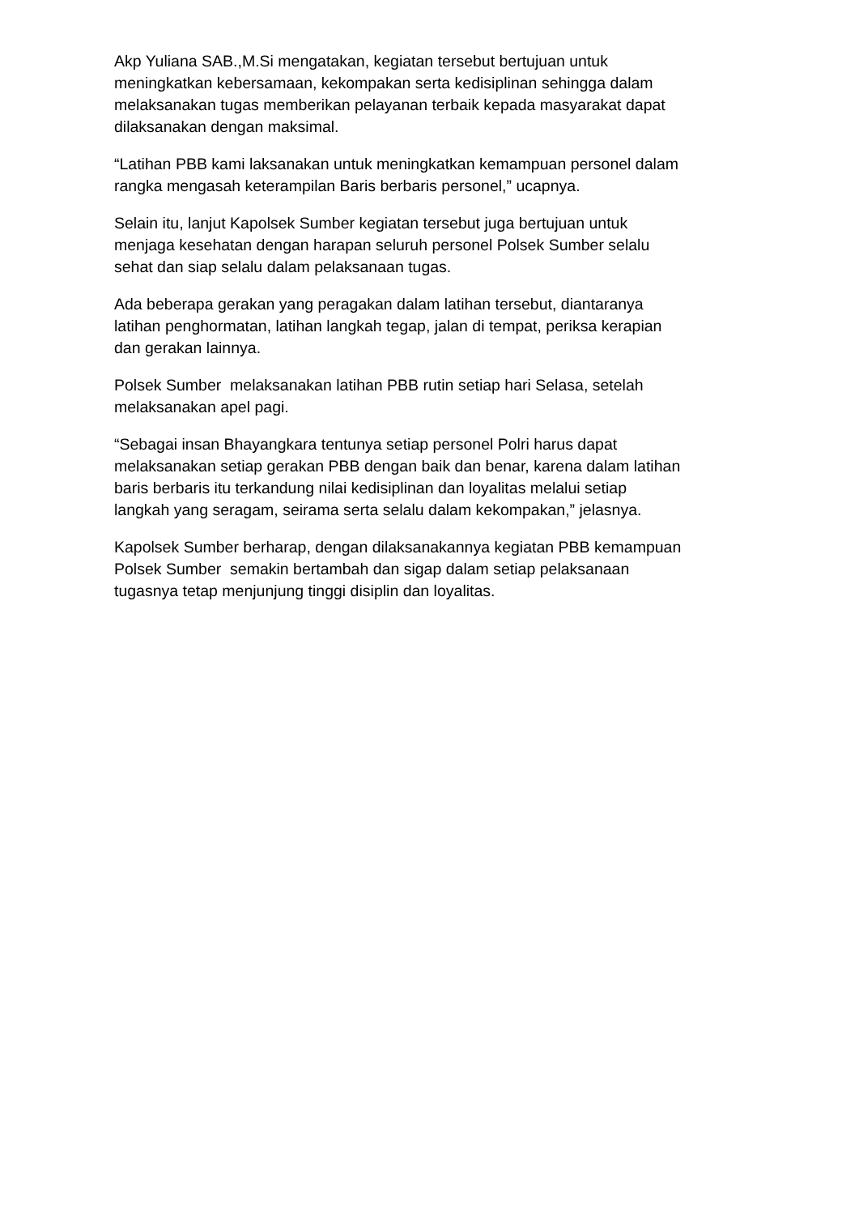Akp Yuliana SAB.,M.Si mengatakan, kegiatan tersebut bertujuan untuk
meningkatkan kebersamaan, kekompakan serta kedisiplinan sehingga dalam
melaksanakan tugas memberikan pelayanan terbaik kepada masyarakat dapat
dilaksanakan dengan maksimal.
“Latihan PBB kami laksanakan untuk meningkatkan kemampuan personel dalam
rangka mengasah keterampilan Baris berbaris personel,” ucapnya.
Selain itu, lanjut Kapolsek Sumber kegiatan tersebut juga bertujuan untuk
menjaga kesehatan dengan harapan seluruh personel Polsek Sumber selalu
sehat dan siap selalu dalam pelaksanaan tugas.
Ada beberapa gerakan yang peragakan dalam latihan tersebut, diantaranya
latihan penghormatan, latihan langkah tegap, jalan di tempat, periksa kerapian
dan gerakan lainnya.
Polsek Sumber melaksanakan latihan PBB rutin setiap hari Selasa, setelah
melaksanakan apel pagi.
“Sebagai insan Bhayangkara tentunya setiap personel Polri harus dapat
melaksanakan setiap gerakan PBB dengan baik dan benar, karena dalam latihan
baris berbaris itu terkandung nilai kedisiplinan dan loyalitas melalui setiap
langkah yang seragam, seirama serta selalu dalam kekompakan,” jelasnya.
Kapolsek Sumber berharap, dengan dilaksanakannya kegiatan PBB kemampuan
Polsek Sumber semakin bertambah dan sigap dalam setiap pelaksanaan
tugasnya tetap menjunjung tinggi disiplin dan loyalitas.